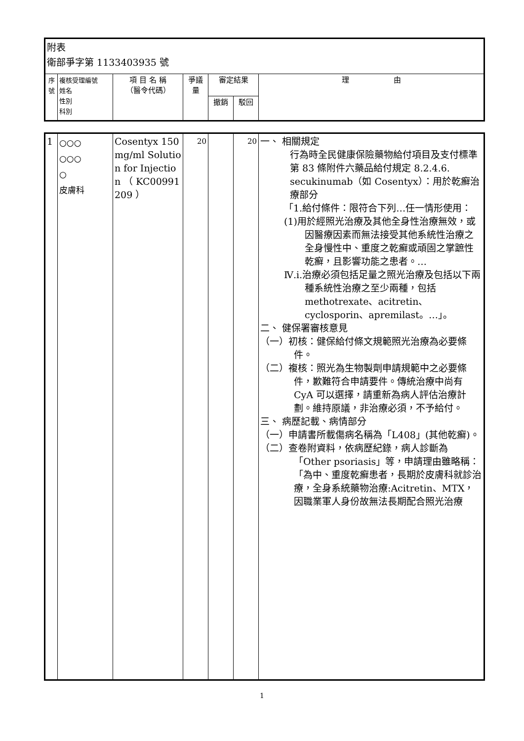| 附表 衛部爭字第 1133403935 號 | | | | | | |
| 序號 | 複核受理編號 姓名 性別 科別 | 項 目 名 稱 （醫令代碼） | 爭議量 | 審定結果 | | 理 由 |
| | | | | 撤銷 | 駁回 | |
| 1 | ○○○ ○○○ ○ 皮膚科 | Cosentyx 150mg/ml Solution for Injection （ KC00991209 ） | 20 | | 20 | 一、 相關規定 行為時全民健康保險藥物給付項目及支付標準第 83 條附件六藥品給付規定 8.2.4.6. secukinumab（如 Cosentyx）：用於乾癬治療部分 「1.給付條件：限符合下列…任一情形使用： (1)用於經照光治療及其他全身性治療無效，或因醫療因素而無法接受其他系統性治療之全身慢性中、重度之乾癬或頑固之掌蹠性乾癬，且影響功能之患者。… Ⅳ.i.治療必須包括足量之照光治療及包括以下兩種系統性治療之至少兩種，包括 methotrexate、acitretin、cyclosporin、apremilast。…」。 二、 健保署審核意見 （一）初核：健保給付條文規範照光治療為必要條件。 （二）複核：照光為生物製劑申請規範中之必要條件，歉難符合申請要件。傳統治療中尚有 CyA 可以選擇，請重新為病人評估治療計劃。維持原議，非治療必須，不予給付。 三、 病歷記載、病情部分 （一）申請書所載傷病名稱為「L408」(其他乾癬)。 （二）查卷附資料，依病歷紀錄，病人診斷為「Other psoriasis」等，申請理由雖略稱：「為中、重度乾癬患者，長期於皮膚科就診治療，全身系統藥物治療:Acitretin、MTX，因職業軍人身份故無法長期配合照光治療 |
1